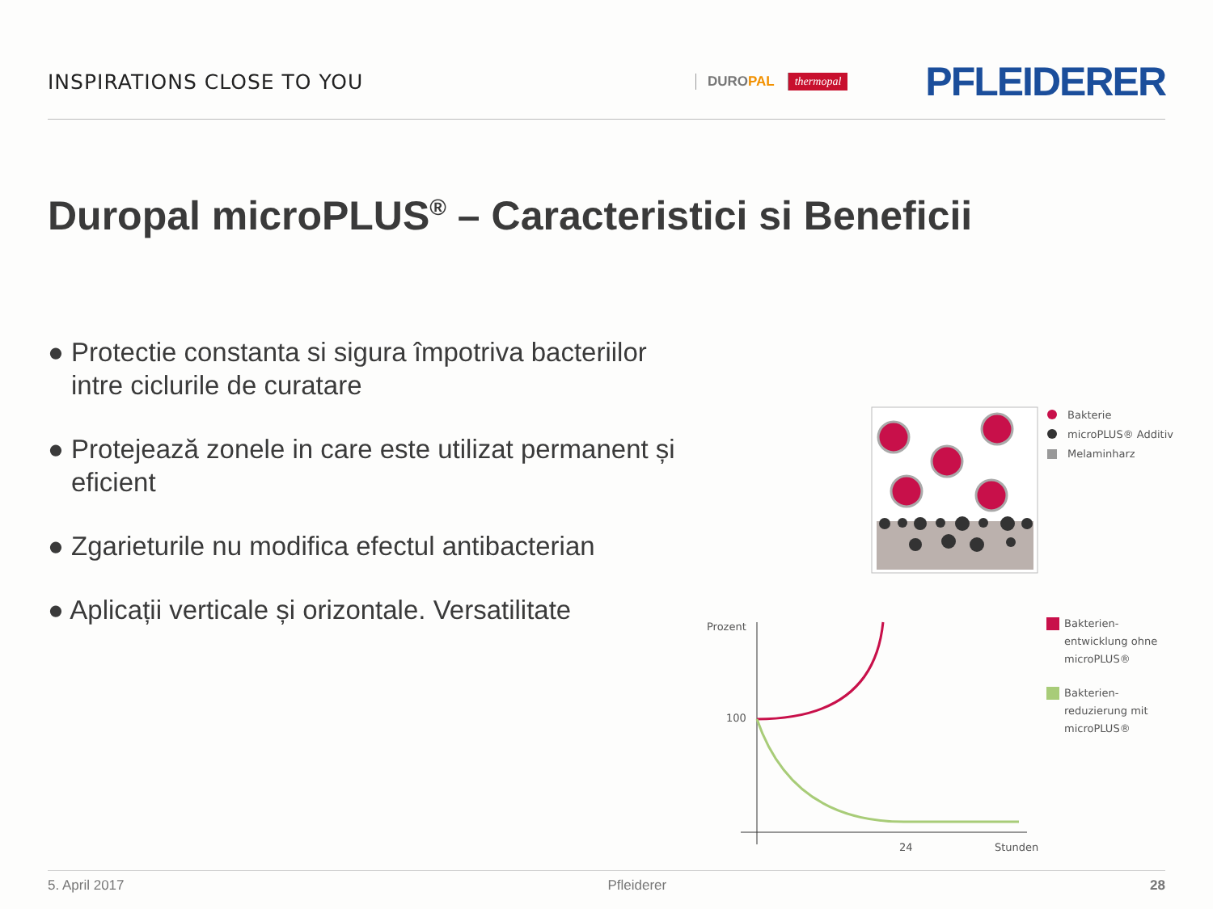INSPIRATIONS CLOSE TO YOU
DUROPAL thermopal PFLEIDERER
Duropal microPLUS<sup>®</sup> – Caracteristici si Beneficii
● Protectie constanta si sigura împotriva bacteriilor intre ciclurile de curatare
● Protejează zonele in care este utilizat permanent și eficient
● Zgarieturile nu modifica efectul antibacterian
● Aplicații verticale și orizontale. Versatilitate
Bakterie
microPLUS® Additiv
Melaminharz
Prozent
100
24
Stunden
Bakterien-
entwicklung ohne
microPLUS®
Bakterien-
reduzierung mit
microPLUS®
5. April 2017 Pfleiderer 28